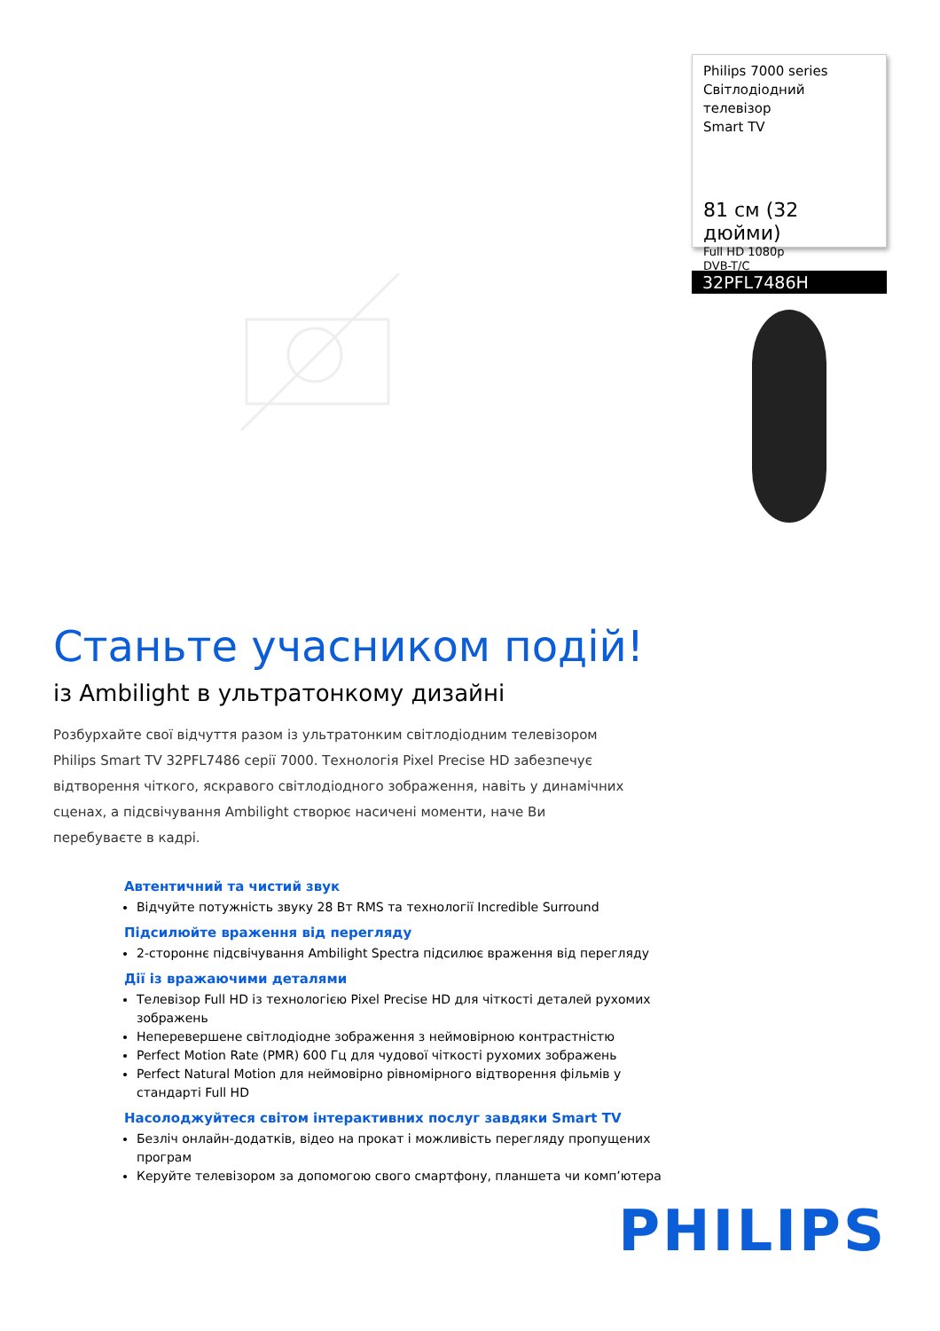Philips 7000 series
Світлодіодний телевізор
Smart TV
81 см (32 дюйми)
Full HD 1080p
DVB-T/C
32PFL7486H
Станьте учасником подій!
із Ambilight в ультратонкому дизайні
Розбурхайте свої відчуття разом із ультратонким світлодіодним телевізором Philips Smart TV 32PFL7486 серії 7000. Технологія Pixel Precise HD забезпечує відтворення чіткого, яскравого світлодіодного зображення, навіть у динамічних сценах, а підсвічування Ambilight створює насичені моменти, наче Ви перебуваєте в кадрі.
Автентичний та чистий звук
Відчуйте потужність звуку 28 Вт RMS та технології Incredible Surround
Підсилюйте враження від перегляду
2-стороннє підсвічування Ambilight Spectra підсилює враження від перегляду
Дії із вражаючими деталями
Телевізор Full HD із технологією Pixel Precise HD для чіткості деталей рухомих зображень
Неперевершене світлодіодне зображення з неймовірною контрастністю
Perfect Motion Rate (PMR) 600 Гц для чудової чіткості рухомих зображень
Perfect Natural Motion для неймовірно рівномірного відтворення фільмів у стандарті Full HD
Насолоджуйтеся світом інтерактивних послуг завдяки Smart TV
Безліч онлайн-додатків, відео на прокат і можливість перегляду пропущених програм
Керуйте телевізором за допомогою свого смартфону, планшета чи комп’ютера
PHILIPS